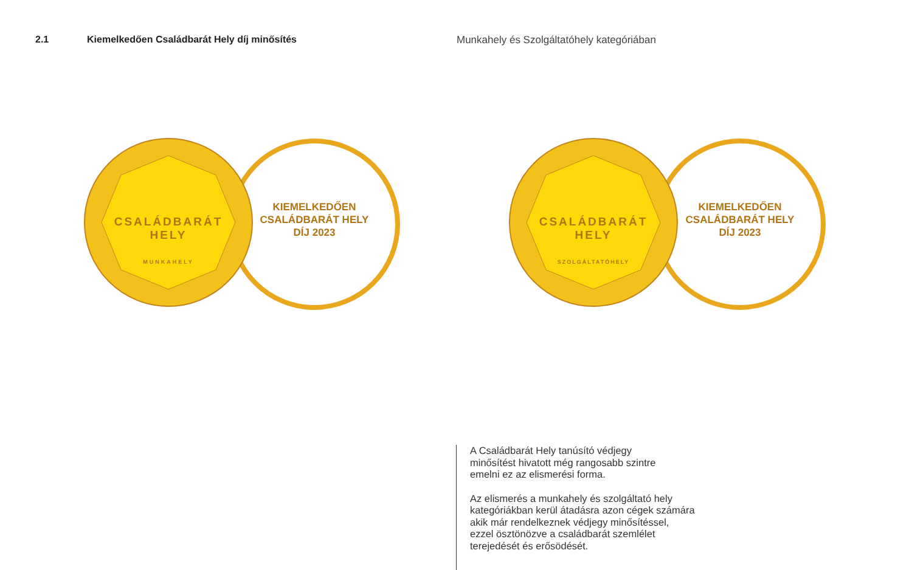2.1 Kiemelkedően Családbarát Hely díj minősítés Munkahely és Szolgáltatóhely kategóriában
CSALÁDBARÁT
HELY
MUNKAHELY
KIEMELKEDŐEN
CSALÁDBARÁT HELY
DÍJ 2023
CSALÁDBARÁT
HELY
SZOLGÁLTATÓHELY
KIEMELKEDŐEN
CSALÁDBARÁT HELY
DÍJ 2023
A Családbarát Hely tanúsító védjegy
minősítést hivatott még rangosabb szintre
emelni ez az elismerési forma.
Az elismerés a munkahely és szolgáltató hely
kategóriákban kerül átadásra azon cégek számára
akik már rendelkeznek védjegy minősítéssel,
ezzel ösztönözve a családbarát szemlélet
terejedését és erősödését.